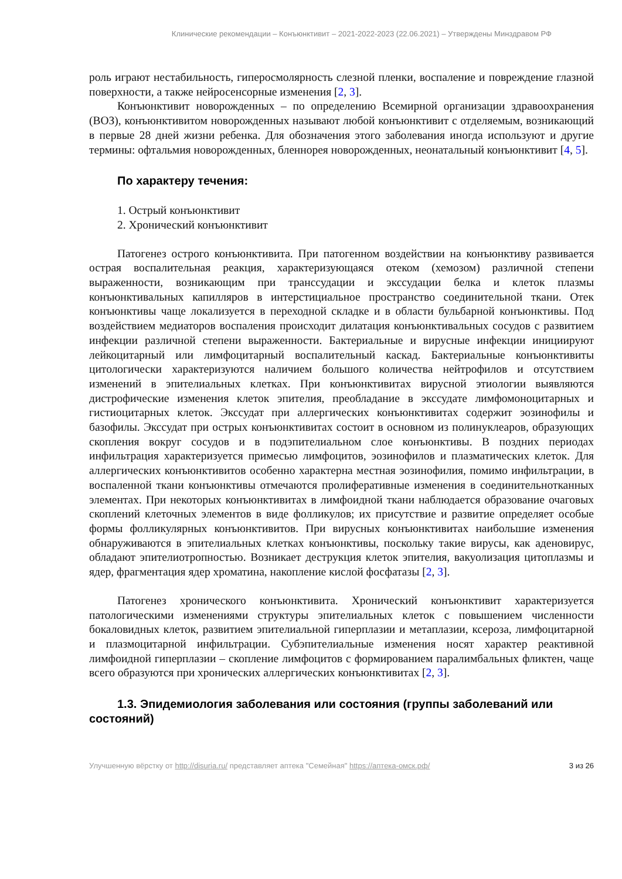Клинические рекомендации – Конъюнктивит – 2021-2022-2023 (22.06.2021) – Утверждены Минздравом РФ
роль играют нестабильность, гиперосмолярность слезной пленки, воспаление и повреждение глазной поверхности, а также нейросенсорные изменения [2, 3].
Конъюнктивит новорожденных – по определению Всемирной организации здравоохранения (ВОЗ), конъюнктивитом новорожденных называют любой конъюнктивит с отделяемым, возникающий в первые 28 дней жизни ребенка. Для обозначения этого заболевания иногда используют и другие термины: офтальмия новорожденных, бленнорея новорожденных, неонатальный конъюнктивит [4, 5].
По характеру течения:
1. Острый конъюнктивит
2. Хронический конъюнктивит
Патогенез острого конъюнктивита. При патогенном воздействии на конъюнктиву развивается острая воспалительная реакция, характеризующаяся отеком (хемозом) различной степени выраженности, возникающим при транссудации и экссудации белка и клеток плазмы конъюнктивальных капилляров в интерстициальное пространство соединительной ткани. Отек конъюнктивы чаще локализуется в переходной складке и в области бульбарной конъюнктивы. Под воздействием медиаторов воспаления происходит дилатация конъюнктивальных сосудов с развитием инфекции различной степени выраженности. Бактериальные и вирусные инфекции инициируют лейкоцитарный или лимфоцитарный воспалительный каскад. Бактериальные конъюнктивиты цитологически характеризуются наличием большого количества нейтрофилов и отсутствием изменений в эпителиальных клетках. При конъюнктивитах вирусной этиологии выявляются дистрофические изменения клеток эпителия, преобладание в экссудате лимфомоноцитарных и гистиоцитарных клеток. Экссудат при аллергических конъюнктивитах содержит эозинофилы и базофилы. Экссудат при острых конъюнктивитах состоит в основном из полинуклеаров, образующих скопления вокруг сосудов и в подэпителиальном слое конъюнктивы. В поздних периодах инфильтрация характеризуется примесью лимфоцитов, эозинофилов и плазматических клеток. Для аллергических конъюнктивитов особенно характерна местная эозинофилия, помимо инфильтрации, в воспаленной ткани конъюнктивы отмечаются пролиферативные изменения в соединительнотканных элементах. При некоторых конъюнктивитах в лимфоидной ткани наблюдается образование очаговых скоплений клеточных элементов в виде фолликулов; их присутствие и развитие определяет особые формы фолликулярных конъюнктивитов. При вирусных конъюнктивитах наибольшие изменения обнаруживаются в эпителиальных клетках конъюнктивы, поскольку такие вирусы, как аденовирус, обладают эпителиотропностью. Возникает деструкция клеток эпителия, вакуолизация цитоплазмы и ядер, фрагментация ядер хроматина, накопление кислой фосфатазы [2, 3].
Патогенез хронического конъюнктивита. Хронический конъюнктивит характеризуется патологическими изменениями структуры эпителиальных клеток с повышением численности бокаловидных клеток, развитием эпителиальной гиперплазии и метаплазии, ксероза, лимфоцитарной и плазмоцитарной инфильтрации. Субэпителиальные изменения носят характер реактивной лимфоидной гиперплазии – скопление лимфоцитов с формированием паралимбальных фликтен, чаще всего образуются при хронических аллергических конъюнктивитах [2, 3].
1.3. Эпидемиология заболевания или состояния (группы заболеваний или состояний)
Улучшенную вёрстку от http://disuria.ru/ представляет аптека "Семейная" https://аптека-омск.рф/ 3 из 26